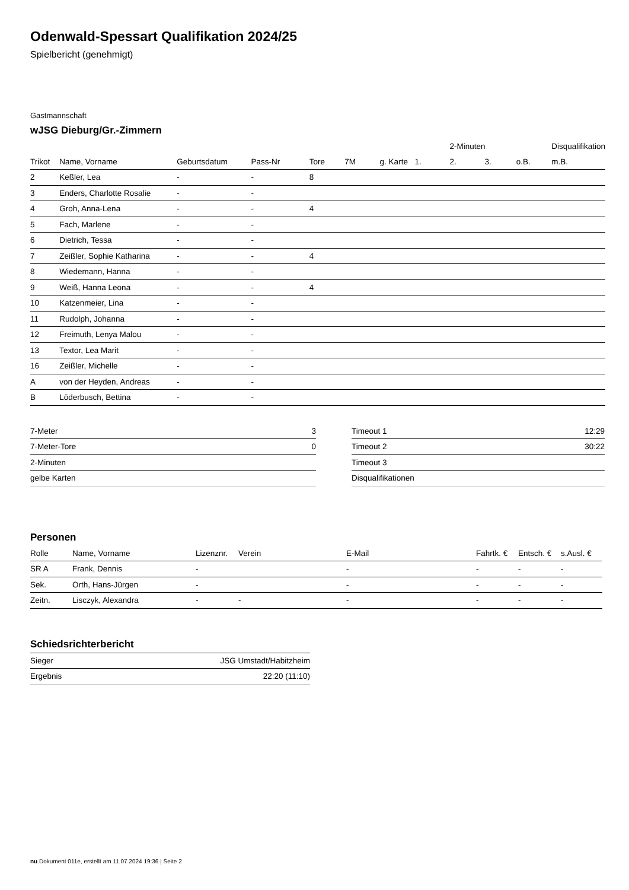Odenwald-Spessart Qualifikation 2024/25
Spielbericht (genehmigt)
Gastmannschaft
wJSG Dieburg/Gr.-Zimmern
| | | | | | | | | 2-Minuten | | | Disqualifikation |
| --- | --- | --- | --- | --- | --- | --- | --- | --- | --- | --- | --- |
| Trikot | Name, Vorname | Geburtsdatum | Pass-Nr | Tore | 7M | g. Karte | 1. | 2. | 3. | o.B. | m.B. |
| 2 | Keßler, Lea | - | - | 8 | | | | | | | |
| 3 | Enders, Charlotte Rosalie | - | - | | | | | | | | |
| 4 | Groh, Anna-Lena | - | - | 4 | | | | | | | |
| 5 | Fach, Marlene | - | - | | | | | | | | |
| 6 | Dietrich, Tessa | - | - | | | | | | | | |
| 7 | Zeißler, Sophie Katharina | - | - | 4 | | | | | | | |
| 8 | Wiedemann, Hanna | - | - | | | | | | | | |
| 9 | Weiß, Hanna Leona | - | - | 4 | | | | | | | |
| 10 | Katzenmeier, Lina | - | - | | | | | | | | |
| 11 | Rudolph, Johanna | - | - | | | | | | | | |
| 12 | Freimuth, Lenya Malou | - | - | | | | | | | | |
| 13 | Textor, Lea Marit | - | - | | | | | | | | |
| 16 | Zeißler, Michelle | - | - | | | | | | | | |
| A | von der Heyden, Andreas | - | - | | | | | | | | |
| B | Löderbusch, Bettina | - | - | | | | | | | | |
| 7-Meter | 3 |
| 7-Meter-Tore | 0 |
| 2-Minuten | |
| gelbe Karten | |
| Timeout 1 | 12:29 |
| Timeout 2 | 30:22 |
| Timeout 3 | |
| Disqualifikationen | |
Personen
| Rolle | Name, Vorname | Lizenznr. | Verein | E-Mail | Fahrtk. € | Entsch. € | s.Ausl. € |
| --- | --- | --- | --- | --- | --- | --- | --- |
| SR A | Frank, Dennis | - | | - | - | - | - |
| Sek. | Orth, Hans-Jürgen | - | | - | - | - | - |
| Zeitn. | Lisczyk, Alexandra | - | - | - | - | - | - |
Schiedsrichterbericht
| Sieger | JSG Umstadt/Habitzheim |
| Ergebnis | 22:20 (11:10) |
nu.Dokument 011e, erstellt am 11.07.2024 19:36 | Seite 2